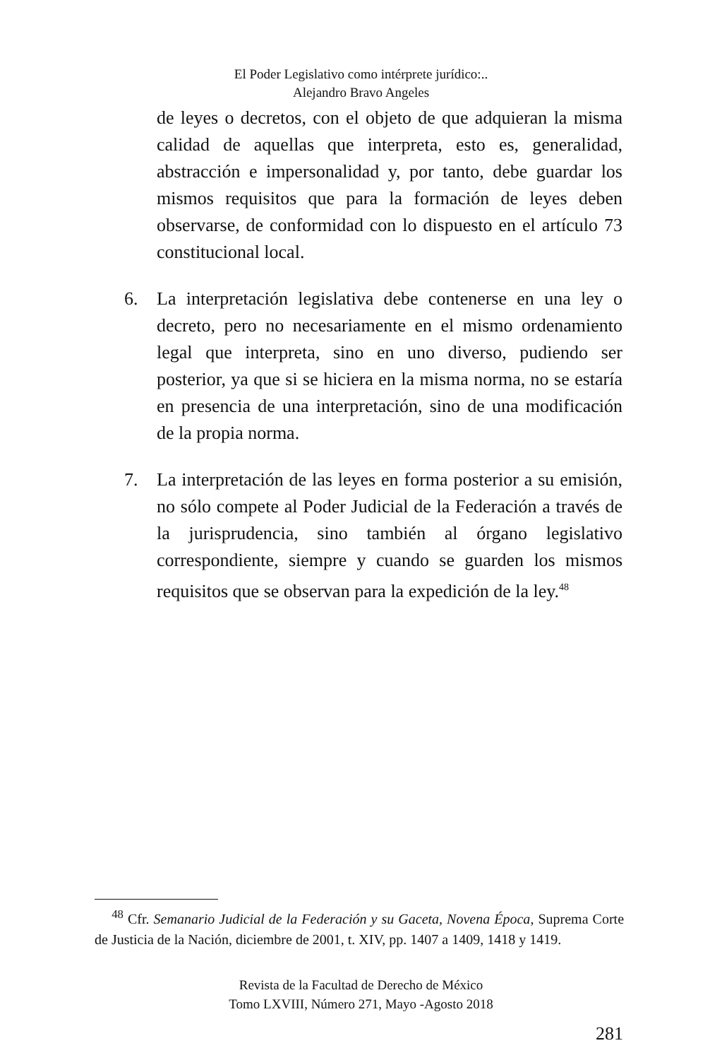El Poder Legislativo como intérprete jurídico:..
Alejandro Bravo Angeles
de leyes o decretos, con el objeto de que adquieran la misma calidad de aquellas que interpreta, esto es, generalidad, abstracción e impersonalidad y, por tanto, debe guardar los mismos requisitos que para la formación de leyes deben observarse, de conformidad con lo dispuesto en el artículo 73 constitucional local.
6. La interpretación legislativa debe contenerse en una ley o decreto, pero no necesariamente en el mismo ordenamiento legal que interpreta, sino en uno diverso, pudiendo ser posterior, ya que si se hiciera en la misma norma, no se estaría en presencia de una interpretación, sino de una modificación de la propia norma.
7. La interpretación de las leyes en forma posterior a su emisión, no sólo compete al Poder Judicial de la Federación a través de la jurisprudencia, sino también al órgano legislativo correspondiente, siempre y cuando se guarden los mismos requisitos que se observan para la expedición de la ley.<sup>48</sup>
<sup>48</sup> Cfr. Semanario Judicial de la Federación y su Gaceta, Novena Época, Suprema Corte de Justicia de la Nación, diciembre de 2001, t. XIV, pp. 1407 a 1409, 1418 y 1419.
Revista de la Facultad de Derecho de México
Tomo LXVIII, Número 271, Mayo -Agosto 2018
281